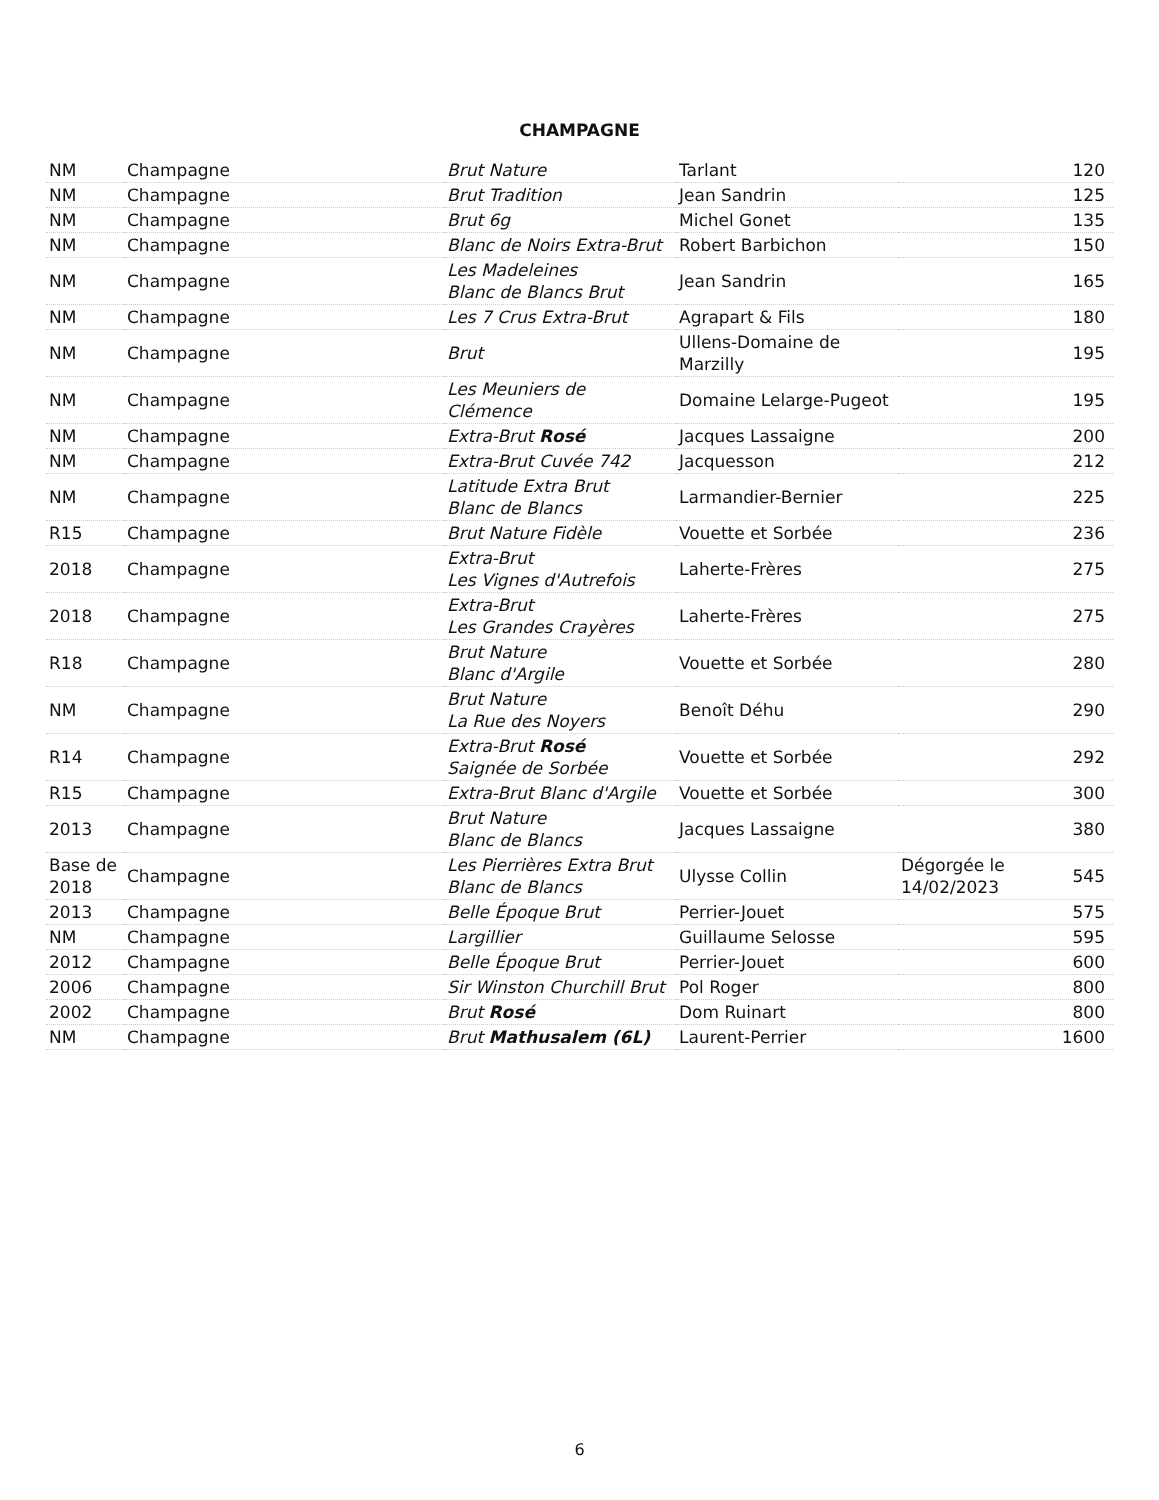CHAMPAGNE
| NM | Champagne | Brut Nature | Tarlant | | 120 |
| NM | Champagne | Brut Tradition | Jean Sandrin | | 125 |
| NM | Champagne | Brut 6g | Michel Gonet | | 135 |
| NM | Champagne | Blanc de Noirs Extra-Brut | Robert Barbichon | | 150 |
| NM | Champagne | Les Madeleines Blanc de Blancs Brut | Jean Sandrin | | 165 |
| NM | Champagne | Les 7 Crus Extra-Brut | Agrapart & Fils | | 180 |
| NM | Champagne | Brut | Ullens-Domaine de Marzilly | | 195 |
| NM | Champagne | Les Meuniers de Clémence | Domaine Lelarge-Pugeot | | 195 |
| NM | Champagne | Extra-Brut Rosé | Jacques Lassaigne | | 200 |
| NM | Champagne | Extra-Brut Cuvée 742 | Jacquesson | | 212 |
| NM | Champagne | Latitude Extra Brut Blanc de Blancs | Larmandier-Bernier | | 225 |
| R15 | Champagne | Brut Nature Fidèle | Vouette et Sorbée | | 236 |
| 2018 | Champagne | Extra-Brut Les Vignes d'Autrefois | Laherte-Frères | | 275 |
| 2018 | Champagne | Extra-Brut Les Grandes Crayères | Laherte-Frères | | 275 |
| R18 | Champagne | Brut Nature Blanc d'Argile | Vouette et Sorbée | | 280 |
| NM | Champagne | Brut Nature La Rue des Noyers | Benoît Déhu | | 290 |
| R14 | Champagne | Extra-Brut Rosé Saignée de Sorbée | Vouette et Sorbée | | 292 |
| R15 | Champagne | Extra-Brut Blanc d'Argile | Vouette et Sorbée | | 300 |
| 2013 | Champagne | Brut Nature Blanc de Blancs | Jacques Lassaigne | | 380 |
| Base de 2018 | Champagne | Les Pierrières Extra Brut Blanc de Blancs | Ulysse Collin | Dégorgée le 14/02/2023 | 545 |
| 2013 | Champagne | Belle Époque Brut | Perrier-Jouet | | 575 |
| NM | Champagne | Largillier | Guillaume Selosse | | 595 |
| 2012 | Champagne | Belle Époque Brut | Perrier-Jouet | | 600 |
| 2006 | Champagne | Sir Winston Churchill Brut | Pol Roger | | 800 |
| 2002 | Champagne | Brut Rosé | Dom Ruinart | | 800 |
| NM | Champagne | Brut Mathusalem (6L) | Laurent-Perrier | | 1600 |
6